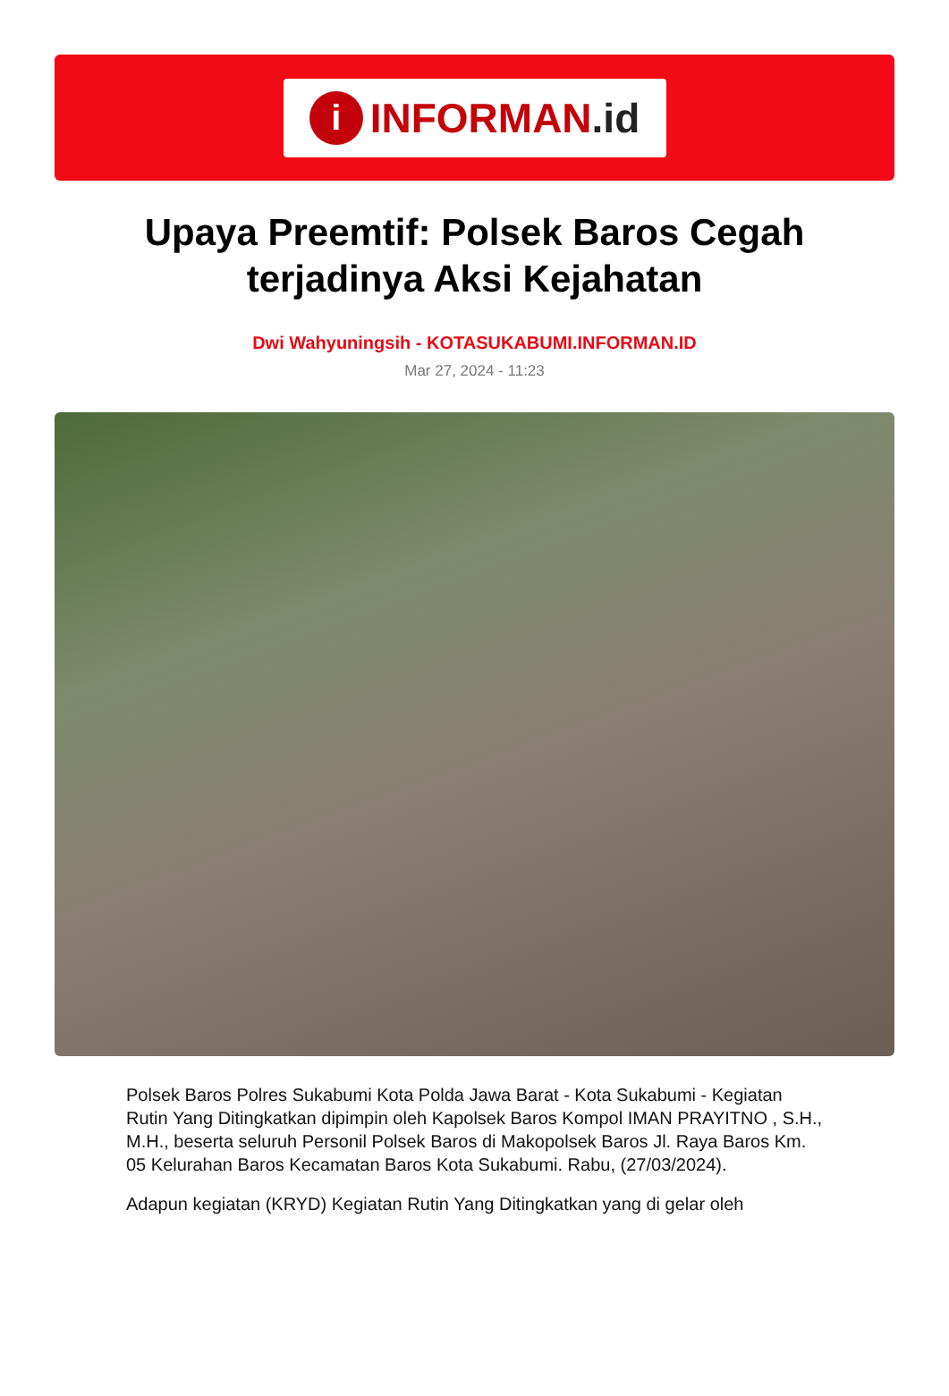i
INFORMAN.id
Upaya Preemtif: Polsek Baros Cegah terjadinya Aksi Kejahatan
Dwi Wahyuningsih - KOTASUKABUMI.INFORMAN.ID
Mar 27, 2024 - 11:23
Polsek Baros Polres Sukabumi Kota Polda Jawa Barat - Kota Sukabumi - Kegiatan Rutin Yang Ditingkatkan dipimpin oleh Kapolsek Baros Kompol IMAN PRAYITNO , S.H., M.H., beserta seluruh Personil Polsek Baros di Makopolsek Baros Jl. Raya Baros Km. 05 Kelurahan Baros Kecamatan Baros Kota Sukabumi. Rabu, (27/03/2024).
Adapun kegiatan (KRYD) Kegiatan Rutin Yang Ditingkatkan yang di gelar oleh